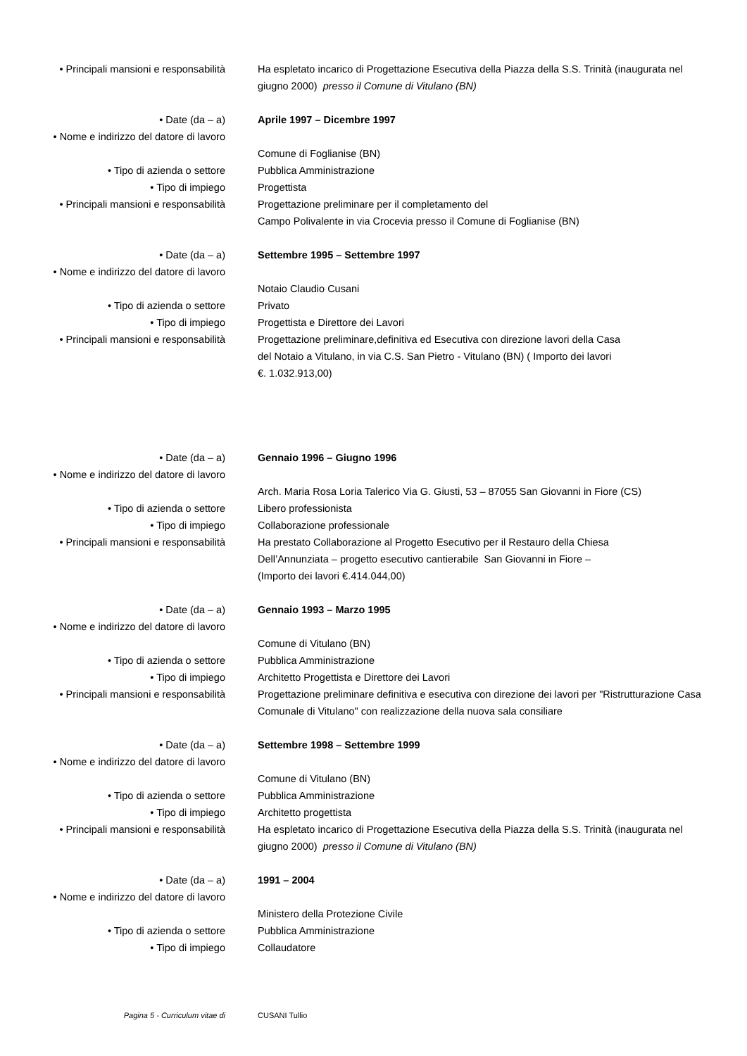• Principali mansioni e responsabilità
Ha espletato incarico di Progettazione Esecutiva della Piazza della S.S. Trinità (inaugurata nel giugno 2000) presso il Comune di Vitulano (BN)
• Date (da – a) Aprile 1997 – Dicembre 1997
• Nome e indirizzo del datore di lavoro
Comune di Foglianise (BN)
• Tipo di azienda o settore Pubblica Amministrazione
• Tipo di impiego Progettista
• Principali mansioni e responsabilità
Progettazione preliminare per il completamento del
Campo Polivalente in via Crocevia presso il Comune di Foglianise (BN)
• Date (da – a) Settembre 1995 – Settembre 1997
• Nome e indirizzo del datore di lavoro
Notaio Claudio Cusani
• Tipo di azienda o settore Privato
• Tipo di impiego Progettista e Direttore dei Lavori
• Principali mansioni e responsabilità
Progettazione preliminare,definitiva ed Esecutiva con direzione lavori della Casa
del Notaio a Vitulano, in via C.S. San Pietro - Vitulano (BN) ( Importo dei lavori
€. 1.032.913,00)
• Date (da – a) Gennaio 1996 – Giugno 1996
• Nome e indirizzo del datore di lavoro
Arch. Maria Rosa Loria Talerico Via G. Giusti, 53 – 87055 San Giovanni in Fiore (CS)
• Tipo di azienda o settore Libero professionista
• Tipo di impiego Collaborazione professionale
• Principali mansioni e responsabilità
Ha prestato Collaborazione al Progetto Esecutivo per il Restauro della Chiesa
Dell’Annunziata – progetto esecutivo cantierabile San Giovanni in Fiore –
(Importo dei lavori €.414.044,00)
• Date (da – a) Gennaio 1993 – Marzo 1995
• Nome e indirizzo del datore di lavoro
Comune di Vitulano (BN)
• Tipo di azienda o settore Pubblica Amministrazione
• Tipo di impiego Architetto Progettista e Direttore dei Lavori
• Principali mansioni e responsabilità
Progettazione preliminare definitiva e esecutiva con direzione dei lavori per "Ristrutturazione Casa Comunale di Vitulano" con realizzazione della nuova sala consiliare
• Date (da – a) Settembre 1998 – Settembre 1999
• Nome e indirizzo del datore di lavoro
Comune di Vitulano (BN)
• Tipo di azienda o settore Pubblica Amministrazione
• Tipo di impiego Architetto progettista
• Principali mansioni e responsabilità
Ha espletato incarico di Progettazione Esecutiva della Piazza della S.S. Trinità (inaugurata nel giugno 2000) presso il Comune di Vitulano (BN)
• Date (da – a) 1991 – 2004
• Nome e indirizzo del datore di lavoro
Ministero della Protezione Civile
• Tipo di azienda o settore Pubblica Amministrazione
• Tipo di impiego Collaudatore
Pagina 5 - Curriculum vitae di CUSANI Tullio